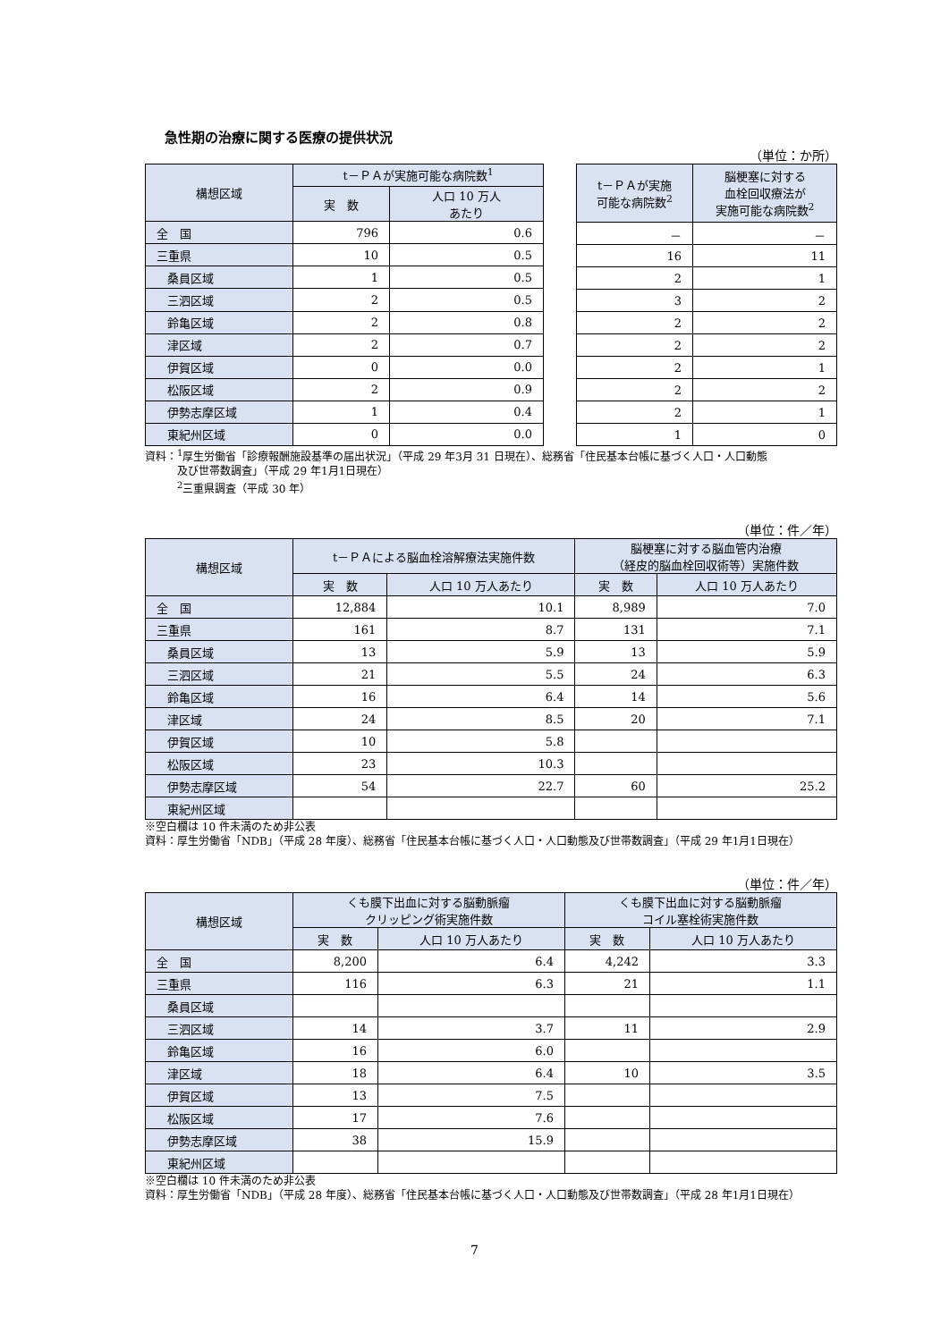急性期の治療に関する医療の提供状況
（単位：か所）
| 構想区域 | t－ＰＡが実施可能な病院数<sup>1</sup> | |
| --- | --- | --- |
| | 実 数 | 人口 10 万人 あたり |
| 全 国 | 796 | 0.6 |
| 三重県 | 10 | 0.5 |
| 桑員区域 | 1 | 0.5 |
| 三泗区域 | 2 | 0.5 |
| 鈴亀区域 | 2 | 0.8 |
| 津区域 | 2 | 0.7 |
| 伊賀区域 | 0 | 0.0 |
| 松阪区域 | 2 | 0.9 |
| 伊勢志摩区域 | 1 | 0.4 |
| 東紀州区域 | 0 | 0.0 |
| t－ＰＡが実施 可能な病院数<sup>2</sup> | 脳梗塞に対する 血栓回収療法が 実施可能な病院数<sup>2</sup> |
| --- | --- |
| － | － |
| 16 | 11 |
| 2 | 1 |
| 3 | 2 |
| 2 | 2 |
| 2 | 2 |
| 2 | 1 |
| 2 | 2 |
| 2 | 1 |
| 1 | 0 |
資料：<sup>1</sup>厚生労働省「診療報酬施設基準の届出状況」（平成 29 年3月 31 日現在）、総務省「住民基本台帳に基づく人口・人口動態
　　　及び世帯数調査」（平成 29 年1月1日現在）
　　　<sup>2</sup> 三重県調査（平成 30 年）
（単位：件／年）
| 構想区域 | t－ＰＡによる脳血栓溶解療法実施件数 | | 脳梗塞に対する脳血管内治療 （経皮的脳血栓回収術等）実施件数 | |
| --- | --- | --- | --- | --- |
| | 実 数 | 人口 10 万人あたり | 実 数 | 人口 10 万人あたり |
| 全 国 | 12,884 | 10.1 | 8,989 | 7.0 |
| 三重県 | 161 | 8.7 | 131 | 7.1 |
| 桑員区域 | 13 | 5.9 | 13 | 5.9 |
| 三泗区域 | 21 | 5.5 | 24 | 6.3 |
| 鈴亀区域 | 16 | 6.4 | 14 | 5.6 |
| 津区域 | 24 | 8.5 | 20 | 7.1 |
| 伊賀区域 | 10 | 5.8 | | |
| 松阪区域 | 23 | 10.3 | | |
| 伊勢志摩区域 | 54 | 22.7 | 60 | 25.2 |
| 東紀州区域 | | | | |
※空白欄は 10 件未満のため非公表
資料：厚生労働省「NDB」（平成 28 年度）、総務省「住民基本台帳に基づく人口・人口動態及び世帯数調査」（平成 29 年1月1日現在）
（単位：件／年）
| 構想区域 | くも膜下出血に対する脳動脈瘤 クリッピング術実施件数 | | くも膜下出血に対する脳動脈瘤 コイル塞栓術実施件数 | |
| --- | --- | --- | --- | --- |
| | 実 数 | 人口 10 万人あたり | 実 数 | 人口 10 万人あたり |
| 全 国 | 8,200 | 6.4 | 4,242 | 3.3 |
| 三重県 | 116 | 6.3 | 21 | 1.1 |
| 桑員区域 | | | | |
| 三泗区域 | 14 | 3.7 | 11 | 2.9 |
| 鈴亀区域 | 16 | 6.0 | | |
| 津区域 | 18 | 6.4 | 10 | 3.5 |
| 伊賀区域 | 13 | 7.5 | | |
| 松阪区域 | 17 | 7.6 | | |
| 伊勢志摩区域 | 38 | 15.9 | | |
| 東紀州区域 | | | | |
※空白欄は 10 件未満のため非公表
資料：厚生労働省「NDB」（平成 28 年度）、総務省「住民基本台帳に基づく人口・人口動態及び世帯数調査」（平成 28 年1月1日現在）
7